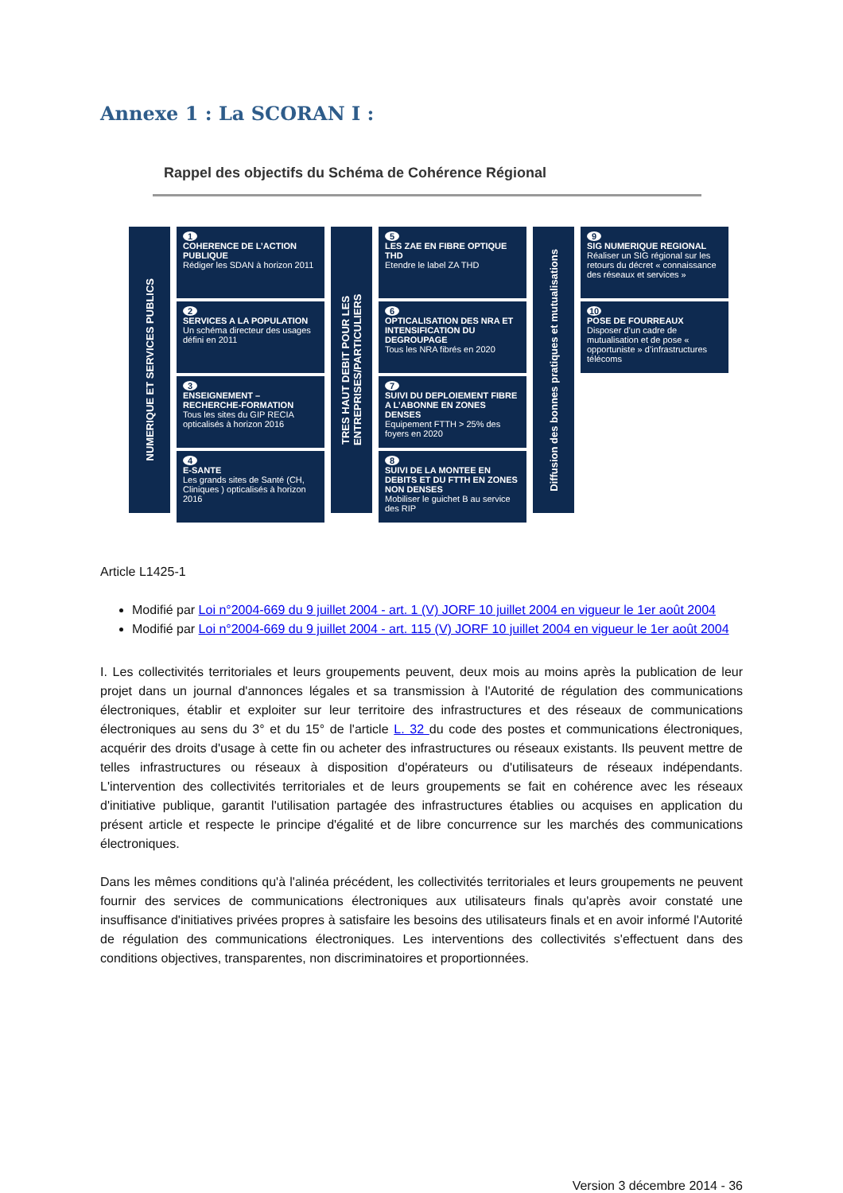Annexe 1 : La SCORAN I :
Rappel des objectifs du Schéma de Cohérence Régional
NUMERIQUE ET SERVICES PUBLICS
1
COHERENCE DE L’ACTION PUBLIQUE
Rédiger les SDAN à horizon 2011
2
SERVICES A LA POPULATION
Un schéma directeur des usages défini en 2011
3
ENSEIGNEMENT – RECHERCHE-FORMATION
Tous les sites du GIP RECIA opticalisés à horizon 2016
4
E-SANTE
Les grands sites de Santé (CH, Cliniques ) opticalisés à horizon 2016
TRES HAUT DEBIT POUR LES ENTREPRISES/PARTICULIERS
5
LES ZAE EN FIBRE OPTIQUE THD
Etendre le label ZA THD
6
OPTICALISATION DES NRA ET INTENSIFICATION DU DEGROUPAGE
Tous les NRA fibrés en 2020
7
SUIVI DU DEPLOIEMENT FIBRE A L’ABONNE EN ZONES DENSES
Equipement FTTH > 25% des foyers en 2020
8
SUIVI DE LA MONTEE EN DEBITS ET DU FTTH EN ZONES NON DENSES
Mobiliser le guichet B au service des RIP
Diffusion des bonnes pratiques et mutualisations
9
SIG NUMERIQUE REGIONAL
Réaliser un SIG régional sur les retours du décret « connaissance des réseaux et services »
10
POSE DE FOURREAUX
Disposer d’un cadre de mutualisation et de pose « opportuniste » d’infrastructures télécoms
Article L1425-1
Modifié par Loi n°2004-669 du 9 juillet 2004 - art. 1 (V) JORF 10 juillet 2004 en vigueur le 1er août 2004
Modifié par Loi n°2004-669 du 9 juillet 2004 - art. 115 (V) JORF 10 juillet 2004 en vigueur le 1er août 2004
I. Les collectivités territoriales et leurs groupements peuvent, deux mois au moins après la publication de leur projet dans un journal d'annonces légales et sa transmission à l'Autorité de régulation des communications électroniques, établir et exploiter sur leur territoire des infrastructures et des réseaux de communications électroniques au sens du 3° et du 15° de l'article L. 32 du code des postes et communications électroniques, acquérir des droits d'usage à cette fin ou acheter des infrastructures ou réseaux existants. Ils peuvent mettre de telles infrastructures ou réseaux à disposition d'opérateurs ou d'utilisateurs de réseaux indépendants. L'intervention des collectivités territoriales et de leurs groupements se fait en cohérence avec les réseaux d'initiative publique, garantit l'utilisation partagée des infrastructures établies ou acquises en application du présent article et respecte le principe d'égalité et de libre concurrence sur les marchés des communications électroniques.
Dans les mêmes conditions qu'à l'alinéa précédent, les collectivités territoriales et leurs groupements ne peuvent fournir des services de communications électroniques aux utilisateurs finals qu'après avoir constaté une insuffisance d'initiatives privées propres à satisfaire les besoins des utilisateurs finals et en avoir informé l'Autorité de régulation des communications électroniques. Les interventions des collectivités s'effectuent dans des conditions objectives, transparentes, non discriminatoires et proportionnées.
Version 3 décembre 2014 - 36